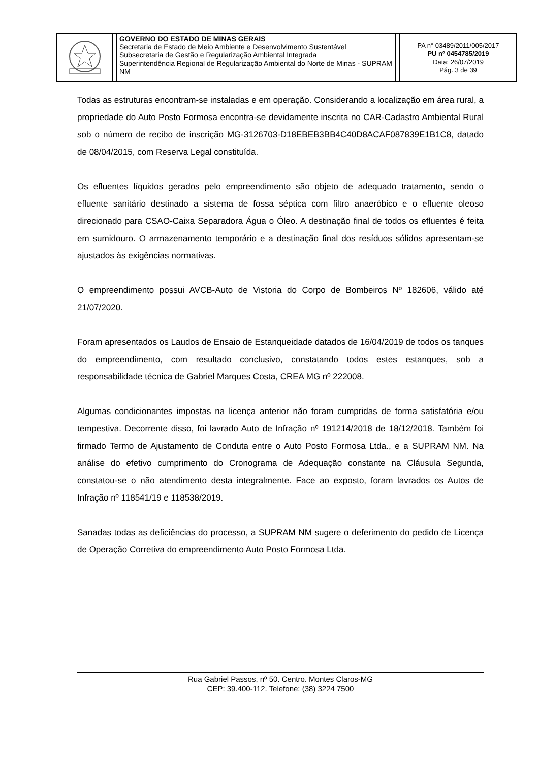GOVERNO DO ESTADO DE MINAS GERAIS
Secretaria de Estado de Meio Ambiente e Desenvolvimento Sustentável
Subsecretaria de Gestão e Regularização Ambiental Integrada
Superintendência Regional de Regularização Ambiental do Norte de Minas - SUPRAM NM
PA n° 03489/2011/005/2017
PU nº 0454785/2019
Data: 26/07/2019
Pág. 3 de 39
Todas as estruturas encontram-se instaladas e em operação. Considerando a localização em área rural, a propriedade do Auto Posto Formosa encontra-se devidamente inscrita no CAR-Cadastro Ambiental Rural sob o número de recibo de inscrição MG-3126703-D18EBEB3BB4C40D8ACAF087839E1B1C8, datado de 08/04/2015, com Reserva Legal constituída.
Os efluentes líquidos gerados pelo empreendimento são objeto de adequado tratamento, sendo o efluente sanitário destinado a sistema de fossa séptica com filtro anaeróbico e o efluente oleoso direcionado para CSAO-Caixa Separadora Água o Óleo. A destinação final de todos os efluentes é feita em sumidouro. O armazenamento temporário e a destinação final dos resíduos sólidos apresentam-se ajustados às exigências normativas.
O empreendimento possui AVCB-Auto de Vistoria do Corpo de Bombeiros Nº 182606, válido até 21/07/2020.
Foram apresentados os Laudos de Ensaio de Estanqueidade datados de 16/04/2019 de todos os tanques do empreendimento, com resultado conclusivo, constatando todos estes estanques, sob a responsabilidade técnica de Gabriel Marques Costa, CREA MG nº 222008.
Algumas condicionantes impostas na licença anterior não foram cumpridas de forma satisfatória e/ou tempestiva. Decorrente disso, foi lavrado Auto de Infração nº 191214/2018 de 18/12/2018. Também foi firmado Termo de Ajustamento de Conduta entre o Auto Posto Formosa Ltda., e a SUPRAM NM. Na análise do efetivo cumprimento do Cronograma de Adequação constante na Cláusula Segunda, constatou-se o não atendimento desta integralmente. Face ao exposto, foram lavrados os Autos de Infração nº 118541/19 e 118538/2019.
Sanadas todas as deficiências do processo, a SUPRAM NM sugere o deferimento do pedido de Licença de Operação Corretiva do empreendimento Auto Posto Formosa Ltda.
Rua Gabriel Passos, nº 50. Centro. Montes Claros-MG
CEP: 39.400-112. Telefone: (38) 3224 7500